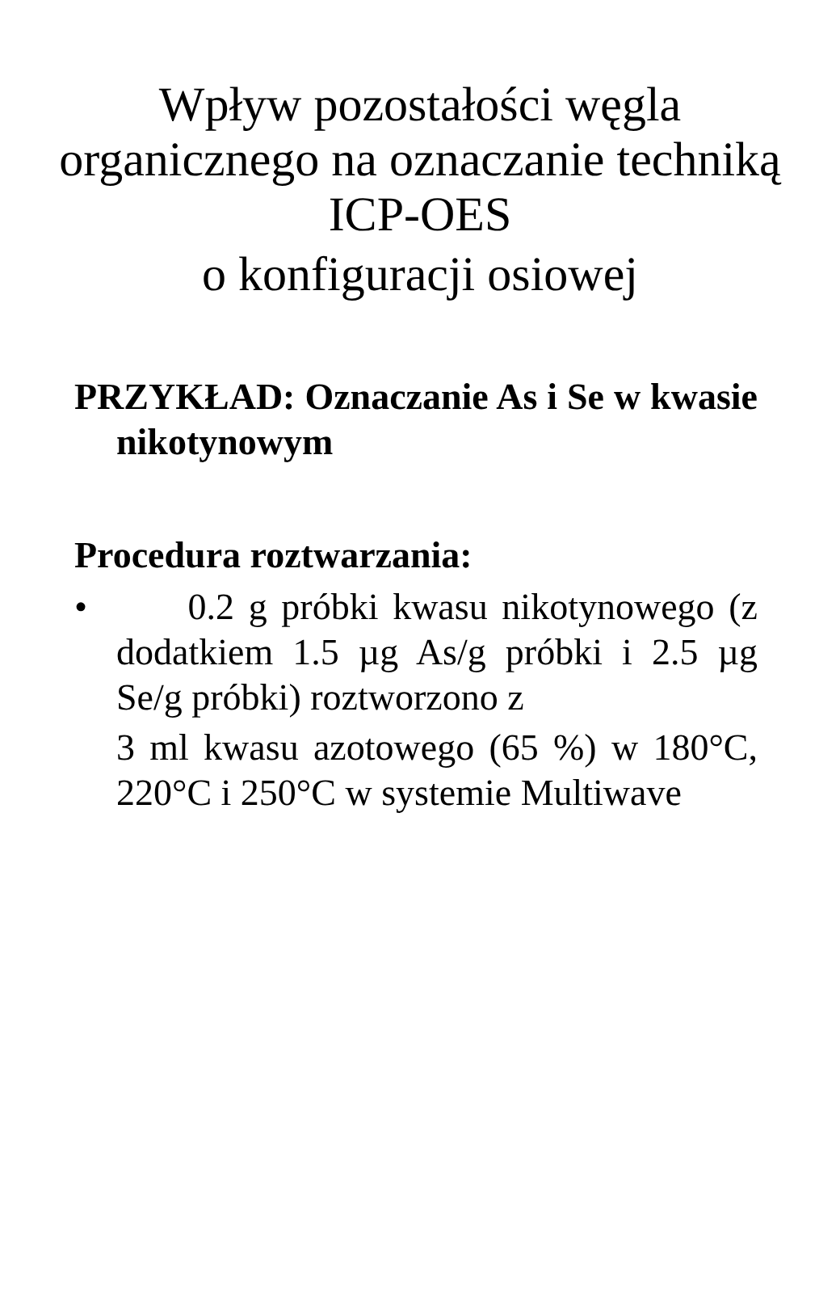Wpływ pozostałości węgla organicznego na oznaczanie techniką ICP-OES
o konfiguracji osiowej
PRZYKŁAD: Oznaczanie As i Se w kwasie nikotynowym
Procedura roztwarzania:
•
0.2 g próbki kwasu nikotynowego (z dodatkiem 1.5 µg As/g próbki i 2.5 µg Se/g próbki) roztworzono z
3 ml kwasu azotowego (65 %) w 180°C, 220°C i 250°C w systemie Multiwave